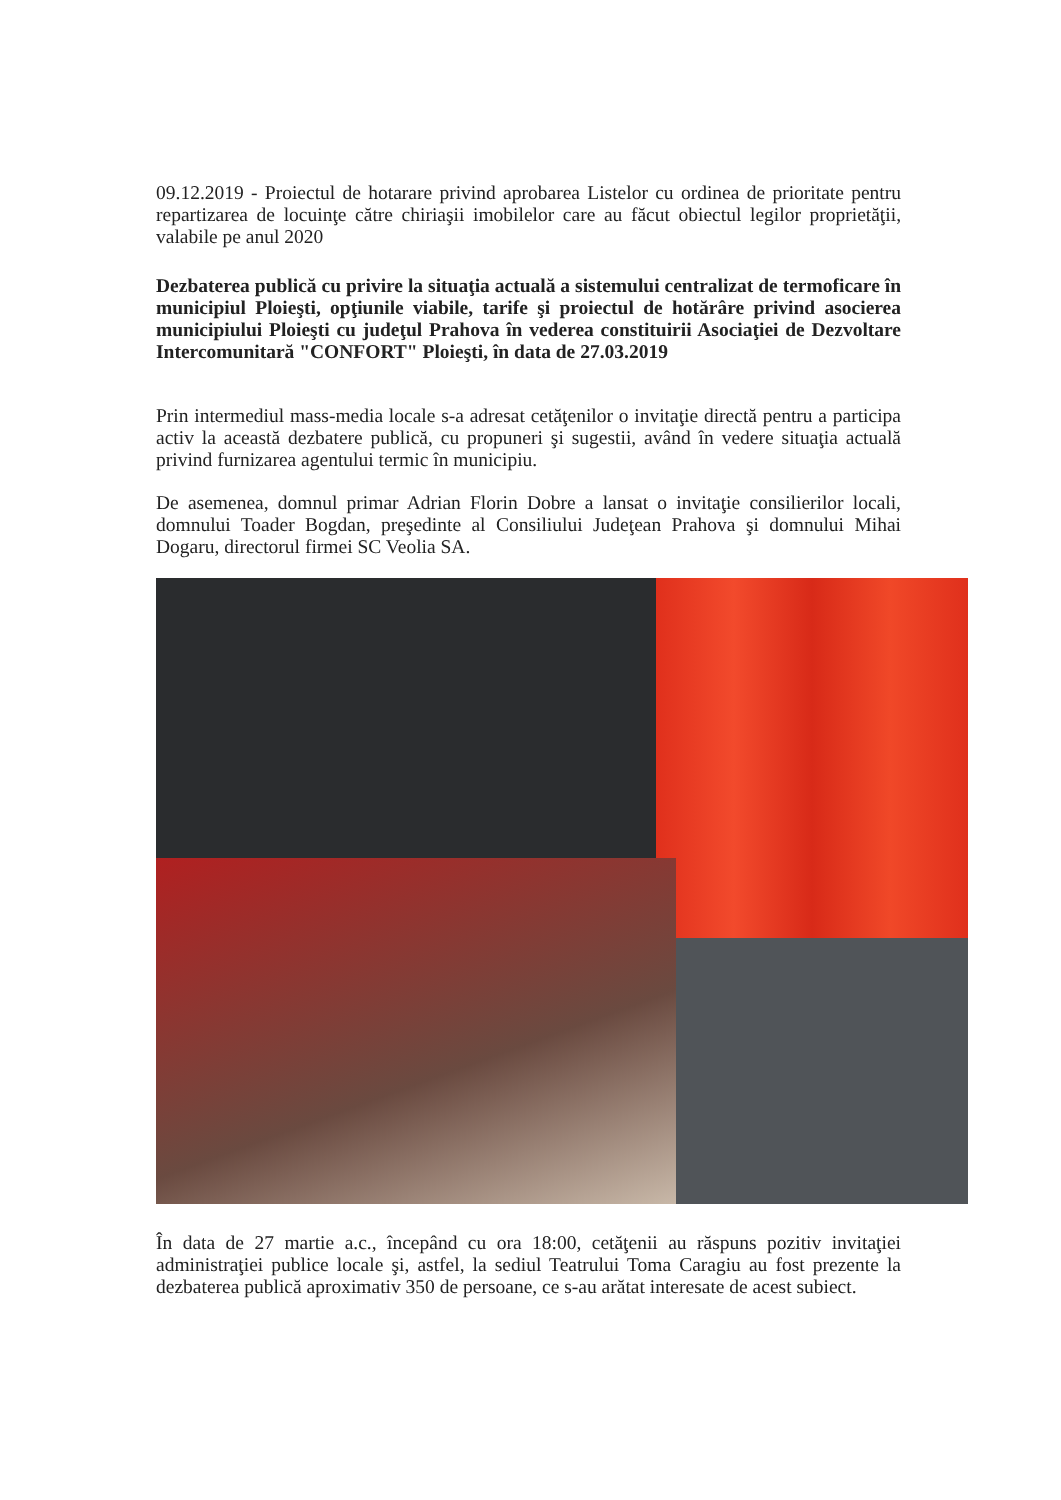09.12.2019 - Proiectul de hotarare privind aprobarea Listelor cu ordinea de prioritate pentru repartizarea de locuinţe către chiriaşii imobilelor care au făcut obiectul legilor proprietăţii, valabile pe anul 2020
Dezbaterea publică cu privire la situaţia actuală a sistemului centralizat de termoficare în municipiul Ploieşti, opţiunile viabile, tarife şi proiectul de hotărâre privind asocierea municipiului Ploieşti cu judeţul Prahova în vederea constituirii Asociaţiei de Dezvoltare Intercomunitară "CONFORT" Ploieşti, în data de 27.03.2019
Prin intermediul mass-media locale s-a adresat cetăţenilor o invitaţie directă pentru a participa activ la această dezbatere publică, cu propuneri şi sugestii, având în vedere situaţia actuală privind furnizarea agentului termic în municipiu.
De asemenea, domnul primar Adrian Florin Dobre a lansat o invitaţie consilierilor locali, domnului Toader Bogdan, preşedinte al Consiliului Judeţean Prahova şi domnului Mihai Dogaru, directorul firmei SC Veolia SA.
În data de 27 martie a.c., începând cu ora 18:00, cetăţenii au răspuns pozitiv invitaţiei administraţiei publice locale şi, astfel, la sediul Teatrului Toma Caragiu au fost prezente la dezbaterea publică aproximativ 350 de persoane, ce s-au arătat interesate de acest subiect.